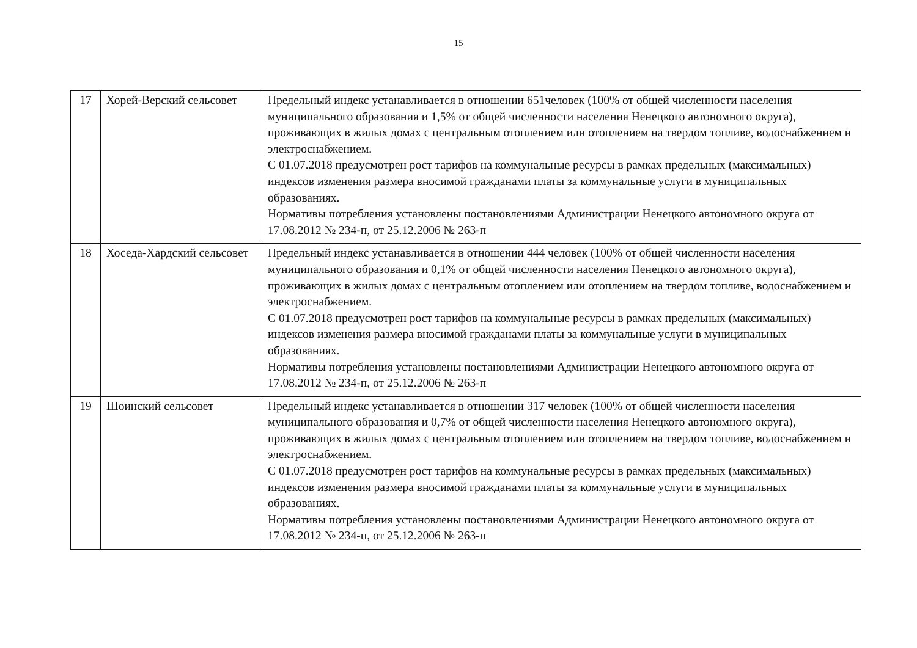15
| 17 | Хорей-Верский сельсовет | Предельный индекс устанавливается в отношении 651человек (100% от общей численности населения муниципального образования и 1,5% от общей численности населения Ненецкого автономного округа), проживающих в жилых домах с центральным отоплением или отоплением на твердом топливе, водоснабжением и электроснабжением. С 01.07.2018 предусмотрен рост тарифов на коммунальные ресурсы в рамках предельных (максимальных) индексов изменения размера вносимой гражданами платы за коммунальные услуги в муниципальных образованиях. Нормативы потребления установлены постановлениями Администрации Ненецкого автономного округа от 17.08.2012 № 234-п, от 25.12.2006 № 263-п |
| 18 | Хоседа-Хардский сельсовет | Предельный индекс устанавливается в отношении 444 человек (100% от общей численности населения муниципального образования и 0,1% от общей численности населения Ненецкого автономного округа), проживающих в жилых домах с центральным отоплением или отоплением на твердом топливе, водоснабжением и электроснабжением. С 01.07.2018 предусмотрен рост тарифов на коммунальные ресурсы в рамках предельных (максимальных) индексов изменения размера вносимой гражданами платы за коммунальные услуги в муниципальных образованиях. Нормативы потребления установлены постановлениями Администрации Ненецкого автономного округа от 17.08.2012 № 234-п, от 25.12.2006 № 263-п |
| 19 | Шоинский сельсовет | Предельный индекс устанавливается в отношении 317 человек (100% от общей численности населения муниципального образования и 0,7% от общей численности населения Ненецкого автономного округа), проживающих в жилых домах с центральным отоплением или отоплением на твердом топливе, водоснабжением и электроснабжением. С 01.07.2018 предусмотрен рост тарифов на коммунальные ресурсы в рамках предельных (максимальных) индексов изменения размера вносимой гражданами платы за коммунальные услуги в муниципальных образованиях. Нормативы потребления установлены постановлениями Администрации Ненецкого автономного округа от 17.08.2012 № 234-п, от 25.12.2006 № 263-п |